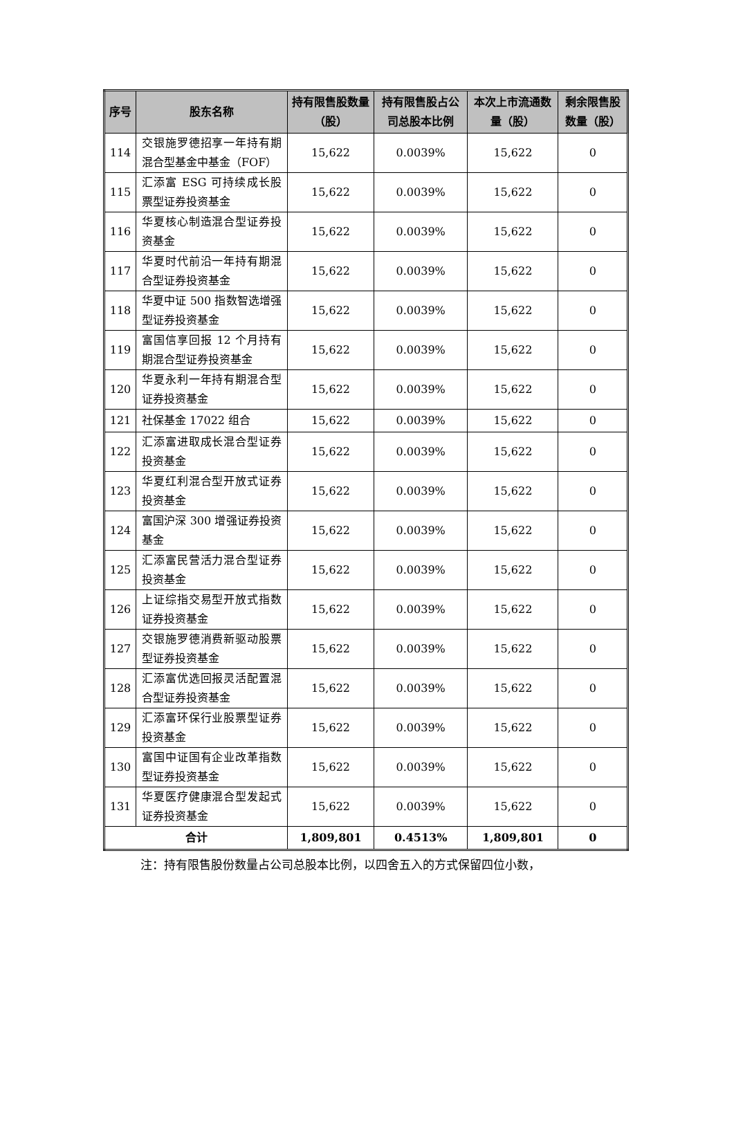| 序号 | 股东名称 | 持有限售股数量（股） | 持有限售股占公司总股本比例 | 本次上市流通数量（股） | 剩余限售股数量（股） |
| --- | --- | --- | --- | --- | --- |
| 114 | 交银施罗德招享一年持有期混合型基金中基金（FOF） | 15,622 | 0.0039% | 15,622 | 0 |
| 115 | 汇添富 ESG 可持续成长股票型证券投资基金 | 15,622 | 0.0039% | 15,622 | 0 |
| 116 | 华夏核心制造混合型证券投资基金 | 15,622 | 0.0039% | 15,622 | 0 |
| 117 | 华夏时代前沿一年持有期混合型证券投资基金 | 15,622 | 0.0039% | 15,622 | 0 |
| 118 | 华夏中证 500 指数智选增强型证券投资基金 | 15,622 | 0.0039% | 15,622 | 0 |
| 119 | 富国信享回报 12 个月持有期混合型证券投资基金 | 15,622 | 0.0039% | 15,622 | 0 |
| 120 | 华夏永利一年持有期混合型证券投资基金 | 15,622 | 0.0039% | 15,622 | 0 |
| 121 | 社保基金 17022 组合 | 15,622 | 0.0039% | 15,622 | 0 |
| 122 | 汇添富进取成长混合型证券投资基金 | 15,622 | 0.0039% | 15,622 | 0 |
| 123 | 华夏红利混合型开放式证券投资基金 | 15,622 | 0.0039% | 15,622 | 0 |
| 124 | 富国沪深 300 增强证券投资基金 | 15,622 | 0.0039% | 15,622 | 0 |
| 125 | 汇添富民营活力混合型证券投资基金 | 15,622 | 0.0039% | 15,622 | 0 |
| 126 | 上证综指交易型开放式指数证券投资基金 | 15,622 | 0.0039% | 15,622 | 0 |
| 127 | 交银施罗德消费新驱动股票型证券投资基金 | 15,622 | 0.0039% | 15,622 | 0 |
| 128 | 汇添富优选回报灵活配置混合型证券投资基金 | 15,622 | 0.0039% | 15,622 | 0 |
| 129 | 汇添富环保行业股票型证券投资基金 | 15,622 | 0.0039% | 15,622 | 0 |
| 130 | 富国中证国有企业改革指数型证券投资基金 | 15,622 | 0.0039% | 15,622 | 0 |
| 131 | 华夏医疗健康混合型发起式证券投资基金 | 15,622 | 0.0039% | 15,622 | 0 |
| 合计 | | 1,809,801 | 0.4513% | 1,809,801 | 0 |
注：持有限售股份数量占公司总股本比例，以四舍五入的方式保留四位小数，